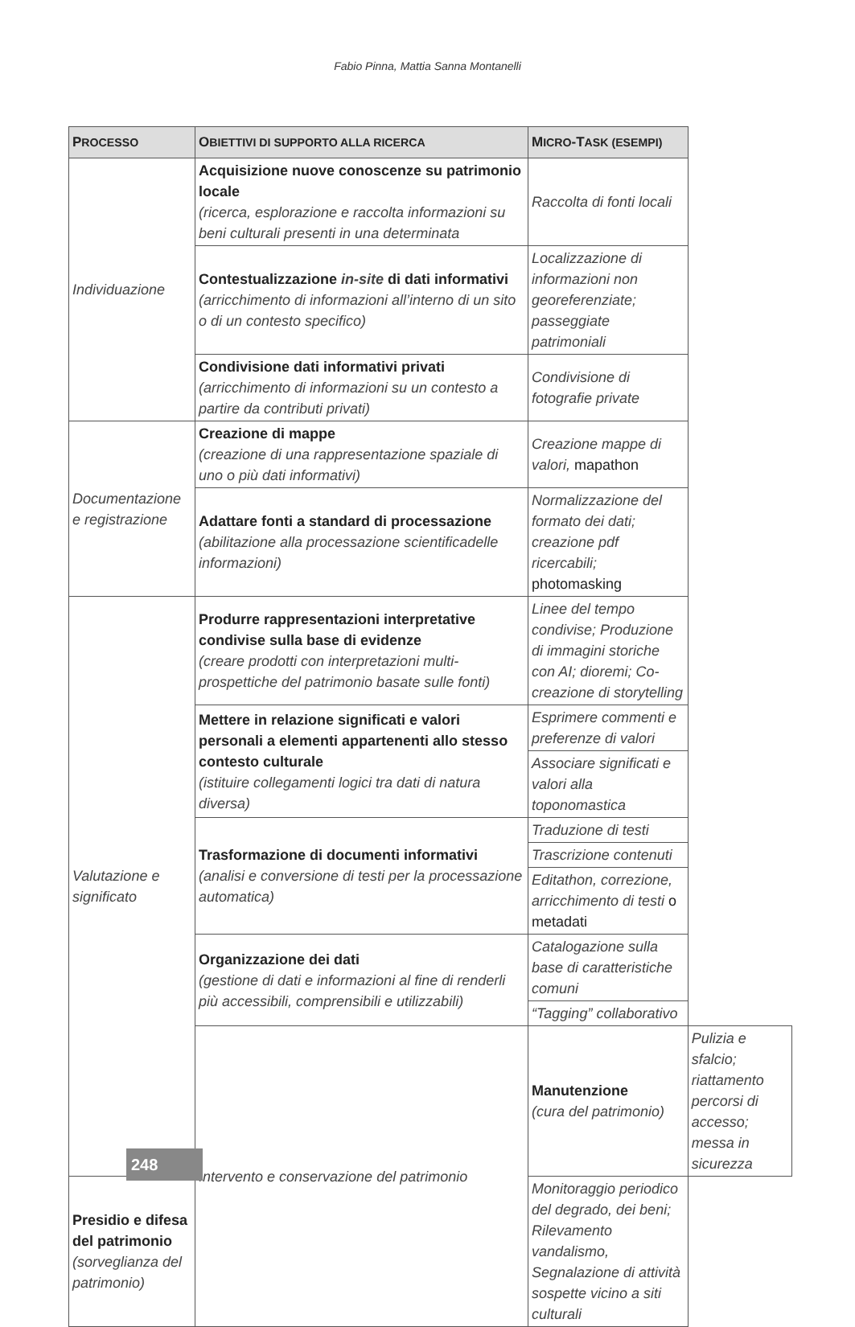Fabio Pinna, Mattia Sanna Montanelli
| P ROCESSO | O BIETTIVI DI SUPPORTO ALLA RICERCA | M ICRO -T ASK (ESEMPI) | |
| --- | --- | --- | --- |
| Individuazione | Acquisizione nuove conoscenze su patrimonio locale (ricerca, esplorazione e raccolta informazioni su beni culturali presenti in una determinata | Raccolta di fonti locali | |
| | Contestualizzazione in-site di dati informativi (arricchimento di informazioni all’interno di un sito o di un contesto specifico) | Localizzazione di informazioni non georeferenziate; passeggiate patrimoniali | |
| | Condivisione dati informativi privati (arricchimento di informazioni su un contesto a partire da contributi privati) | Condivisione di fotografie private | |
| Documentazione e registrazione | Creazione di mappe (creazione di una rappresentazione spaziale di uno o più dati informativi) | Creazione mappe di valori, mapathon | |
| | Adattare fonti a standard di processazione (abilitazione alla processazione scientificadelle informazioni) | Normalizzazione del formato dei dati; creazione pdf ricercabili; photomasking | |
| Valutazione e significato | Produrre rappresentazioni interpretative condivise sulla base di evidenze (creare prodotti con interpretazioni multi-prospettiche del patrimonio basate sulle fonti) | Linee del tempo condivise; Produzione di immagini storiche con AI; dioremi; Co-creazione di storytelling | |
| | Mettere in relazione significati e valori personali a elementi appartenenti allo stesso contesto culturale (istituire collegamenti logici tra dati di natura diversa) | Esprimere commenti e preferenze di valori | |
| | | Associare significati e valori alla toponomastica | |
| | Trasformazione di documenti informativi (analisi e conversione di testi per la processazione automatica) | Traduzione di testi | |
| | | Trascrizione contenuti | |
| | | Editathon, correzione, arricchimento di testi o metadati | |
| | Organizzazione dei dati (gestione di dati e informazioni al fine di renderli più accessibili, comprensibili e utilizzabili) | Catalogazione sulla base di caratteristiche comuni | |
| | | “Tagging” collaborativo | |
| | Intervento e conservazione del patrimonio | Manutenzione (cura del patrimonio) | Pulizia e sfalcio; riattamento percorsi di accesso; messa in sicurezza |
| Presidio e difesa del patrimonio (sorveglianza del patrimonio) | | Monitoraggio periodico del degrado, dei beni; Rilevamento vandalismo, Segnalazione di attività sospette vicino a siti culturali | |
248